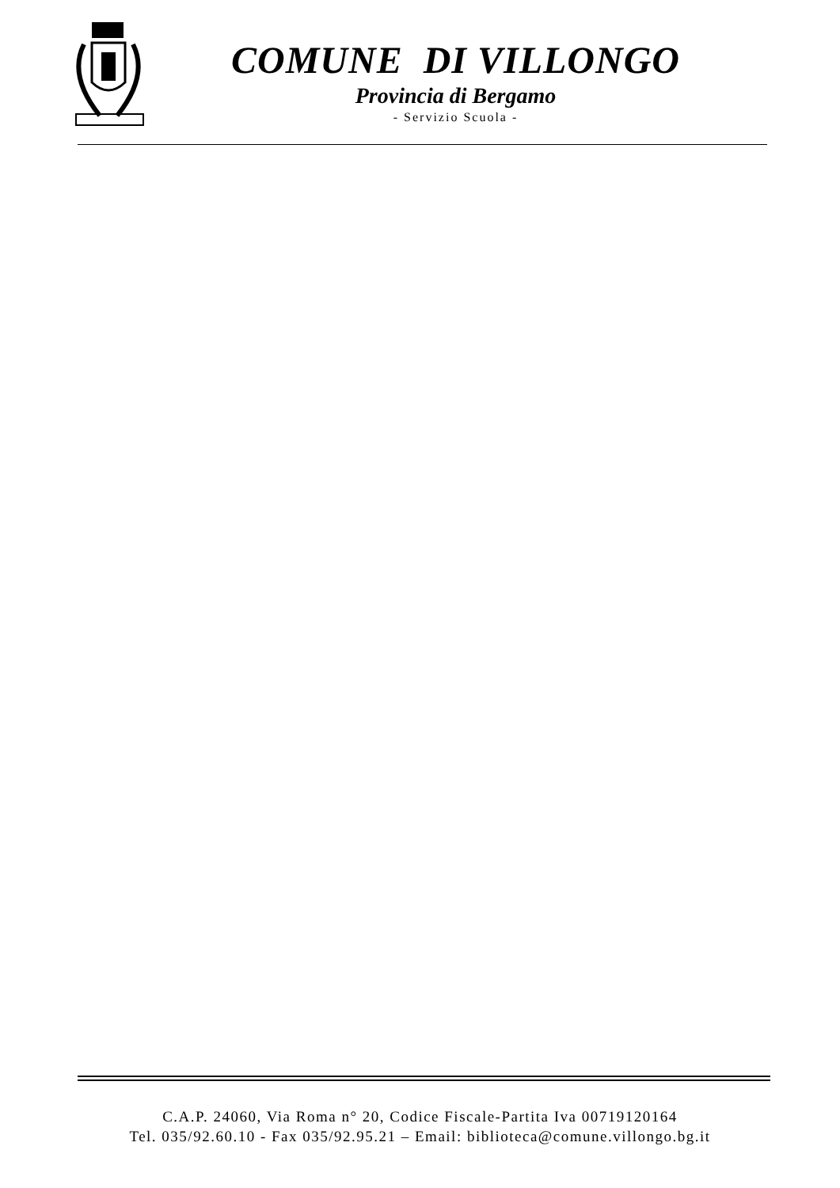COMUNE DI VILLONGO
Provincia di Bergamo
- Servizio Scuola -
C.A.P. 24060, Via Roma n° 20, Codice Fiscale-Partita Iva 00719120164
Tel. 035/92.60.10 - Fax 035/92.95.21 – Email: biblioteca@comune.villongo.bg.it